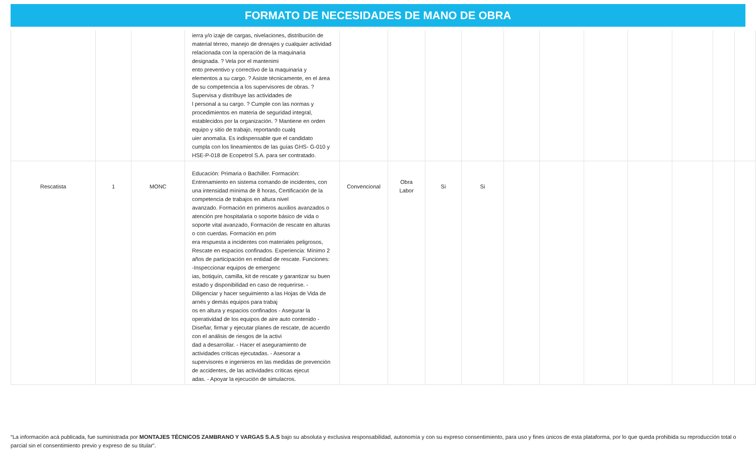FORMATO DE NECESIDADES DE MANO DE OBRA
| | | | ierra y/o izaje de cargas, nivelaciones, distribución de material térreo, manejo de drenajes y cualquier actividad relacionada con la operación de la maquinaria designada. ? Vela por el mantenimi ento preventivo y correctivo de la maquinaria y elementos a su cargo. ? Asiste técnicamente, en el área de su competencia a los supervisores de obras. ? Supervisa y distribuye las actividades de l personal a su cargo. ? Cumple con las normas y procedimientos en materia de seguridad integral, establecidos por la organización. ? Mantiene en orden equipo y sitio de trabajo, reportando cualq uier anomalía. Es indispensable que el candidato cumpla con los lineamientos de las guías GHS- G-010 y HSE-P-018 de Ecopetrol S.A. para ser contratado. | | | | | | | | | | | |
| Rescatista | 1 | MONC | Educación: Primaria o Bachiller. Formación: Entrenamiento en sistema comando de incidentes, con una intensidad mínima de 8 horas, Certificación de la competencia de trabajos en altura nivel avanzado. Formación en primeros auxilios avanzados o atención pre hospitalaria o soporte básico de vida o soporte vital avanzado, Formación de rescate en alturas o con cuerdas. Formación en prim era respuesta a incidentes con materiales peligrosos, Rescate en espacios confinados. Experiencia: Mínimo 2 años de participación en entidad de rescate. Funciones: -Inspeccionar equipos de emergenc ias, botiquín, camilla, kit de rescate y garantizar su buen estado y disponibilidad en caso de requerirse. - Diligenciar y hacer seguimiento a las Hojas de Vida de arnés y demás equipos para trabaj os en altura y espacios confinados - Asegurar la operatividad de los equipos de aire auto contenido - Diseñar, firmar y ejecutar planes de rescate, de acuerdo con el análisis de riesgos de la activi dad a desarrollar. - Hacer el aseguramiento de actividades críticas ejecutadas. - Asesorar a supervisores e ingenieros en las medidas de prevención de accidentes, de las actividades críticas ejecut adas. - Apoyar la ejecución de simulacros. | Convencional | Obra Labor | Si | Si | | | | | | | |
“La información acá publicada, fue suministrada por MONTAJES TÉCNICOS ZAMBRANO Y VARGAS S.A.S bajo su absoluta y exclusiva responsabilidad, autonomía y con su expreso consentimiento, para uso y fines únicos de esta plataforma, por lo que queda prohibida su reproducción total o parcial sin el consentimiento previo y expreso de su titular”.